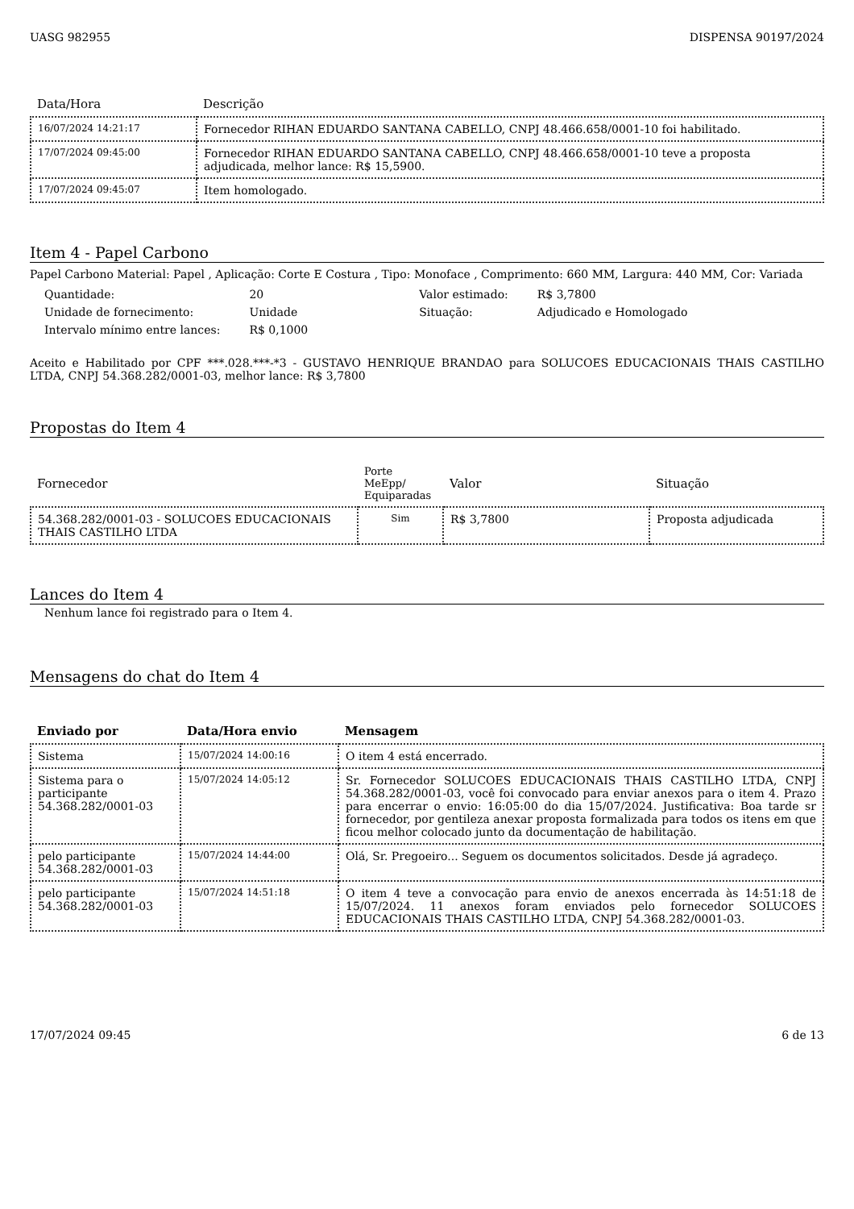UASG 982955 DISPENSA 90197/2024
| Data/Hora | Descrição |
| --- | --- |
| 16/07/2024 14:21:17 | Fornecedor RIHAN EDUARDO SANTANA CABELLO, CNPJ 48.466.658/0001-10 foi habilitado. |
| 17/07/2024 09:45:00 | Fornecedor RIHAN EDUARDO SANTANA CABELLO, CNPJ 48.466.658/0001-10 teve a proposta adjudicada, melhor lance: R$ 15,5900. |
| 17/07/2024 09:45:07 | Item homologado. |
Item 4 - Papel Carbono
Papel Carbono Material: Papel , Aplicação: Corte E Costura , Tipo: Monoface , Comprimento: 660 MM, Largura: 440 MM, Cor: Variada
| Quantidade: | 20 | Valor estimado: | R$ 3,7800 |
| Unidade de fornecimento: | Unidade | Situação: | Adjudicado e Homologado |
| Intervalo mínimo entre lances: | R$ 0,1000 | | |
Aceito e Habilitado por CPF ***.028.***-*3 - GUSTAVO HENRIQUE BRANDAO para SOLUCOES EDUCACIONAIS THAIS CASTILHO LTDA, CNPJ 54.368.282/0001-03, melhor lance: R$ 3,7800
Propostas do Item 4
| Fornecedor | Porte MeEpp/ Equiparadas | Valor | Situação |
| --- | --- | --- | --- |
| 54.368.282/0001-03 - SOLUCOES EDUCACIONAIS THAIS CASTILHO LTDA | Sim | R$ 3,7800 | Proposta adjudicada |
Lances do Item 4
Nenhum lance foi registrado para o Item 4.
Mensagens do chat do Item 4
| Enviado por | Data/Hora envio | Mensagem |
| --- | --- | --- |
| Sistema | 15/07/2024 14:00:16 | O item 4 está encerrado. |
| Sistema para o participante 54.368.282/0001-03 | 15/07/2024 14:05:12 | Sr. Fornecedor SOLUCOES EDUCACIONAIS THAIS CASTILHO LTDA, CNPJ 54.368.282/0001-03, você foi convocado para enviar anexos para o item 4. Prazo para encerrar o envio: 16:05:00 do dia 15/07/2024. Justificativa: Boa tarde sr fornecedor, por gentileza anexar proposta formalizada para todos os itens em que ficou melhor colocado junto da documentação de habilitação. |
| pelo participante 54.368.282/0001-03 | 15/07/2024 14:44:00 | Olá, Sr. Pregoeiro... Seguem os documentos solicitados. Desde já agradeço. |
| pelo participante 54.368.282/0001-03 | 15/07/2024 14:51:18 | O item 4 teve a convocação para envio de anexos encerrada às 14:51:18 de 15/07/2024. 11 anexos foram enviados pelo fornecedor SOLUCOES EDUCACIONAIS THAIS CASTILHO LTDA, CNPJ 54.368.282/0001-03. |
17/07/2024 09:45 6 de 13